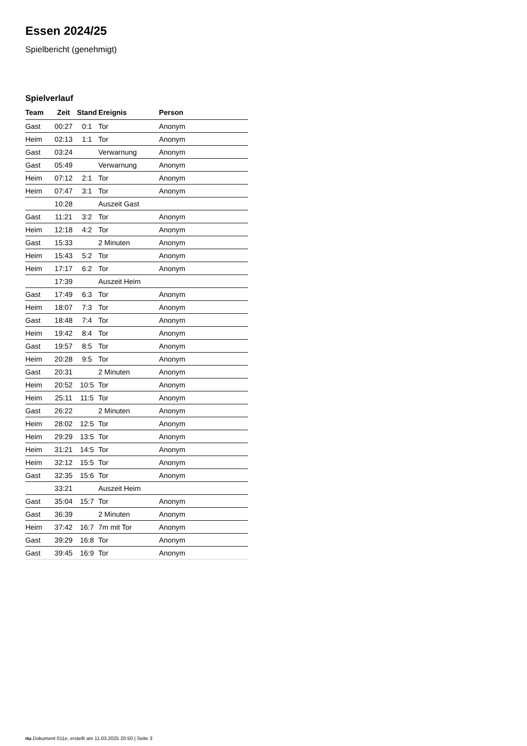Essen 2024/25
Spielbericht (genehmigt)
Spielverlauf
| Team | Zeit | Stand | Ereignis | Person |
| --- | --- | --- | --- | --- |
| Gast | 00:27 | 0:1 | Tor | Anonym |
| Heim | 02:13 | 1:1 | Tor | Anonym |
| Gast | 03:24 | | Verwarnung | Anonym |
| Gast | 05:49 | | Verwarnung | Anonym |
| Heim | 07:12 | 2:1 | Tor | Anonym |
| Heim | 07:47 | 3:1 | Tor | Anonym |
| | 10:28 | | Auszeit Gast | |
| Gast | 11:21 | 3:2 | Tor | Anonym |
| Heim | 12:18 | 4:2 | Tor | Anonym |
| Gast | 15:33 | | 2 Minuten | Anonym |
| Heim | 15:43 | 5:2 | Tor | Anonym |
| Heim | 17:17 | 6:2 | Tor | Anonym |
| | 17:39 | | Auszeit Heim | |
| Gast | 17:49 | 6:3 | Tor | Anonym |
| Heim | 18:07 | 7:3 | Tor | Anonym |
| Gast | 18:48 | 7:4 | Tor | Anonym |
| Heim | 19:42 | 8:4 | Tor | Anonym |
| Gast | 19:57 | 8:5 | Tor | Anonym |
| Heim | 20:28 | 9:5 | Tor | Anonym |
| Gast | 20:31 | | 2 Minuten | Anonym |
| Heim | 20:52 | 10:5 | Tor | Anonym |
| Heim | 25:11 | 11:5 | Tor | Anonym |
| Gast | 26:22 | | 2 Minuten | Anonym |
| Heim | 28:02 | 12:5 | Tor | Anonym |
| Heim | 29:29 | 13:5 | Tor | Anonym |
| Heim | 31:21 | 14:5 | Tor | Anonym |
| Heim | 32:12 | 15:5 | Tor | Anonym |
| Gast | 32:35 | 15:6 | Tor | Anonym |
| | 33:21 | | Auszeit Heim | |
| Gast | 35:04 | 15:7 | Tor | Anonym |
| Gast | 36:39 | | 2 Minuten | Anonym |
| Heim | 37:42 | 16:7 | 7m mit Tor | Anonym |
| Gast | 39:29 | 16:8 | Tor | Anonym |
| Gast | 39:45 | 16:9 | Tor | Anonym |
nu.Dokument 011e, erstellt am 11.03.2025 20:50 | Seite 3